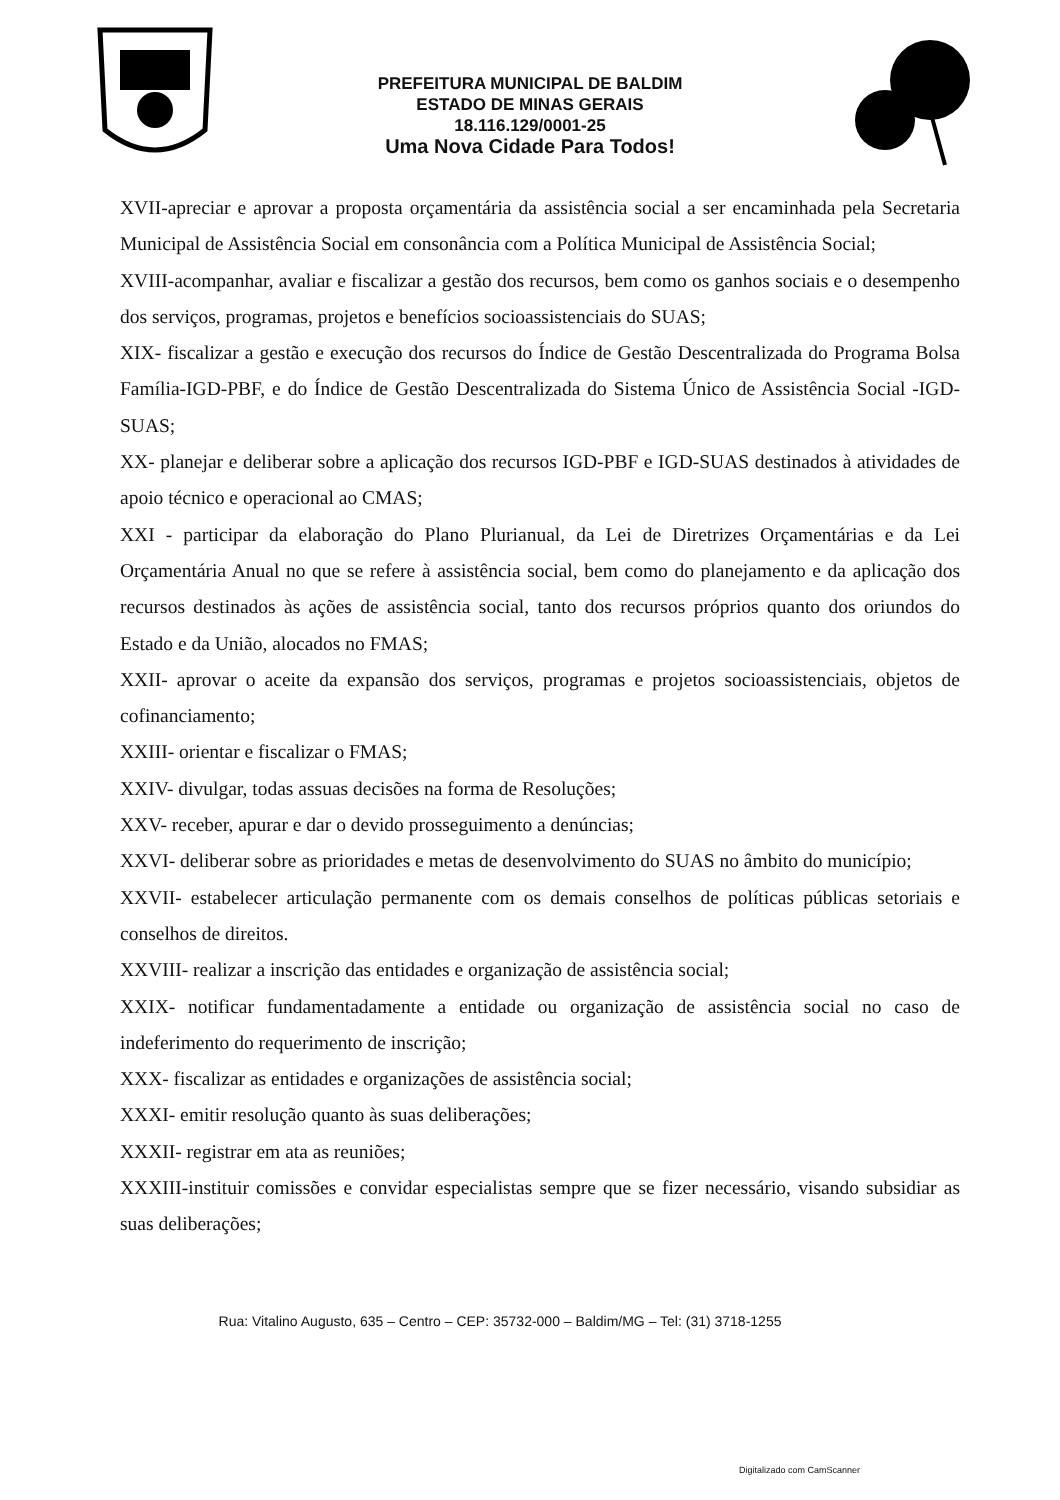PREFEITURA MUNICIPAL DE BALDIM
ESTADO DE MINAS GERAIS
18.116.129/0001-25
Uma Nova Cidade Para Todos!
XVII-apreciar e aprovar a proposta orçamentária da assistência social a ser encaminhada pela Secretaria Municipal de Assistência Social em consonância com a Política Municipal de Assistência Social;
XVIII-acompanhar, avaliar e fiscalizar a gestão dos recursos, bem como os ganhos sociais e o desempenho dos serviços, programas, projetos e benefícios socioassistenciais do SUAS;
XIX- fiscalizar a gestão e execução dos recursos do Índice de Gestão Descentralizada do Programa Bolsa Família-IGD-PBF, e do Índice de Gestão Descentralizada do Sistema Único de Assistência Social -IGD-SUAS;
XX- planejar e deliberar sobre a aplicação dos recursos IGD-PBF e IGD-SUAS destinados à atividades de apoio técnico e operacional ao CMAS;
XXI - participar da elaboração do Plano Plurianual, da Lei de Diretrizes Orçamentárias e da Lei Orçamentária Anual no que se refere à assistência social, bem como do planejamento e da aplicação dos recursos destinados às ações de assistência social, tanto dos recursos próprios quanto dos oriundos do Estado e da União, alocados no FMAS;
XXII- aprovar o aceite da expansão dos serviços, programas e projetos socioassistenciais, objetos de cofinanciamento;
XXIII- orientar e fiscalizar o FMAS;
XXIV- divulgar, todas assuas decisões na forma de Resoluções;
XXV- receber, apurar e dar o devido prosseguimento a denúncias;
XXVI- deliberar sobre as prioridades e metas de desenvolvimento do SUAS no âmbito do município;
XXVII- estabelecer articulação permanente com os demais conselhos de políticas públicas setoriais e conselhos de direitos.
XXVIII- realizar a inscrição das entidades e organização de assistência social;
XXIX- notificar fundamentadamente a entidade ou organização de assistência social no caso de indeferimento do requerimento de inscrição;
XXX- fiscalizar as entidades e organizações de assistência social;
XXXI- emitir resolução quanto às suas deliberações;
XXXII- registrar em ata as reuniões;
XXXIII-instituir comissões e convidar especialistas sempre que se fizer necessário, visando subsidiar as suas deliberações;
Rua: Vitalino Augusto, 635 – Centro – CEP: 35732-000 – Baldim/MG – Tel: (31) 3718-1255
Digitalizado com CamScanner